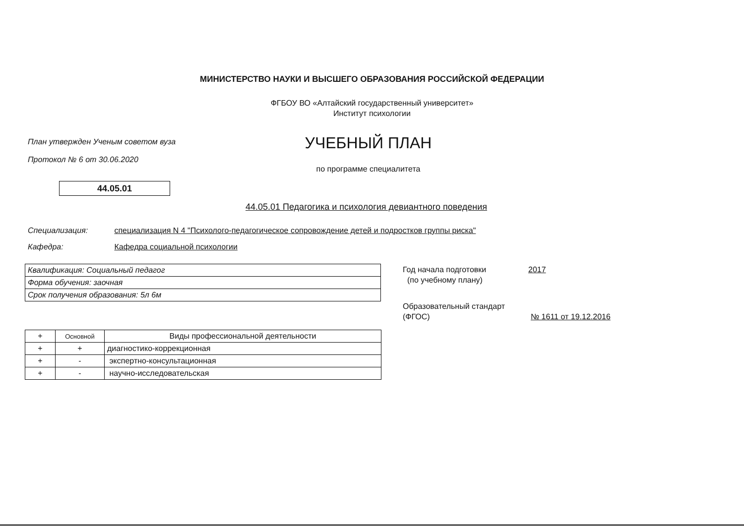МИНИСТЕРСТВО НАУКИ И ВЫСШЕГО ОБРАЗОВАНИЯ РОССИЙСКОЙ ФЕДЕРАЦИИ
ФГБОУ ВО «Алтайский государственный университет»
Институт психологии
План утвержден Ученым советом вуза
Протокол № 6 от 30.06.2020
УЧЕБНЫЙ ПЛАН
по программе специалитета
44.05.01
44.05.01 Педагогика и психология девиантного поведения
Специализация: специализация N 4 "Психолого-педагогическое сопровождение детей и подростков группы риска"
Кафедра: Кафедра социальной психологии
| Квалификация: Социальный педагог |
| Форма обучения: заочная |
| Срок получения образования: 5л 6м |
Год начала подготовки 2017
(по учебному плану)
Образовательный стандарт
(ФГОС) № 1611 от 19.12.2016
| + | Основной | Виды профессиональной деятельности |
| --- | --- | --- |
| + | + | диагностико-коррекционная |
| + | - | экспертно-консультационная |
| + | - | научно-исследовательская |